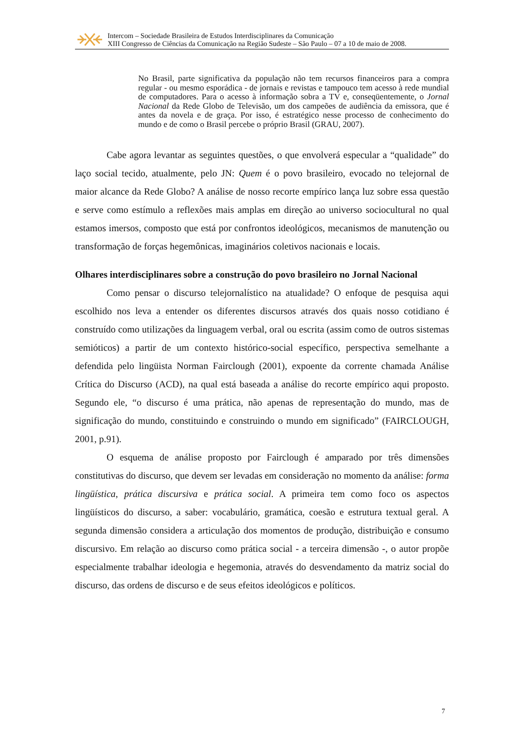Intercom – Sociedade Brasileira de Estudos Interdisciplinares da Comunicação
XIII Congresso de Ciências da Comunicação na Região Sudeste – São Paulo – 07 a 10 de maio de 2008.
No Brasil, parte significativa da população não tem recursos financeiros para a compra regular - ou mesmo esporádica - de jornais e revistas e tampouco tem acesso à rede mundial de computadores. Para o acesso à informação sobra a TV e, conseqüentemente, o Jornal Nacional da Rede Globo de Televisão, um dos campeões de audiência da emissora, que é antes da novela e de graça. Por isso, é estratégico nesse processo de conhecimento do mundo e de como o Brasil percebe o próprio Brasil (GRAU, 2007).
Cabe agora levantar as seguintes questões, o que envolverá especular a “qualidade” do laço social tecido, atualmente, pelo JN: Quem é o povo brasileiro, evocado no telejornal de maior alcance da Rede Globo? A análise de nosso recorte empírico lança luz sobre essa questão e serve como estímulo a reflexões mais amplas em direção ao universo sociocultural no qual estamos imersos, composto que está por confrontos ideológicos, mecanismos de manutenção ou transformação de forças hegemônicas, imaginários coletivos nacionais e locais.
Olhares interdisciplinares sobre a construção do povo brasileiro no Jornal Nacional
Como pensar o discurso telejornalístico na atualidade? O enfoque de pesquisa aqui escolhido nos leva a entender os diferentes discursos através dos quais nosso cotidiano é construído como utilizações da linguagem verbal, oral ou escrita (assim como de outros sistemas semióticos) a partir de um contexto histórico-social específico, perspectiva semelhante a defendida pelo lingüista Norman Fairclough (2001), expoente da corrente chamada Análise Crítica do Discurso (ACD), na qual está baseada a análise do recorte empírico aqui proposto. Segundo ele, “o discurso é uma prática, não apenas de representação do mundo, mas de significação do mundo, constituindo e construindo o mundo em significado” (FAIRCLOUGH, 2001, p.91).
O esquema de análise proposto por Fairclough é amparado por três dimensões constitutivas do discurso, que devem ser levadas em consideração no momento da análise: forma lingüística, prática discursiva e prática social. A primeira tem como foco os aspectos lingüísticos do discurso, a saber: vocabulário, gramática, coesão e estrutura textual geral. A segunda dimensão considera a articulação dos momentos de produção, distribuição e consumo discursivo. Em relação ao discurso como prática social - a terceira dimensão -, o autor propõe especialmente trabalhar ideologia e hegemonia, através do desvendamento da matriz social do discurso, das ordens de discurso e de seus efeitos ideológicos e políticos.
7